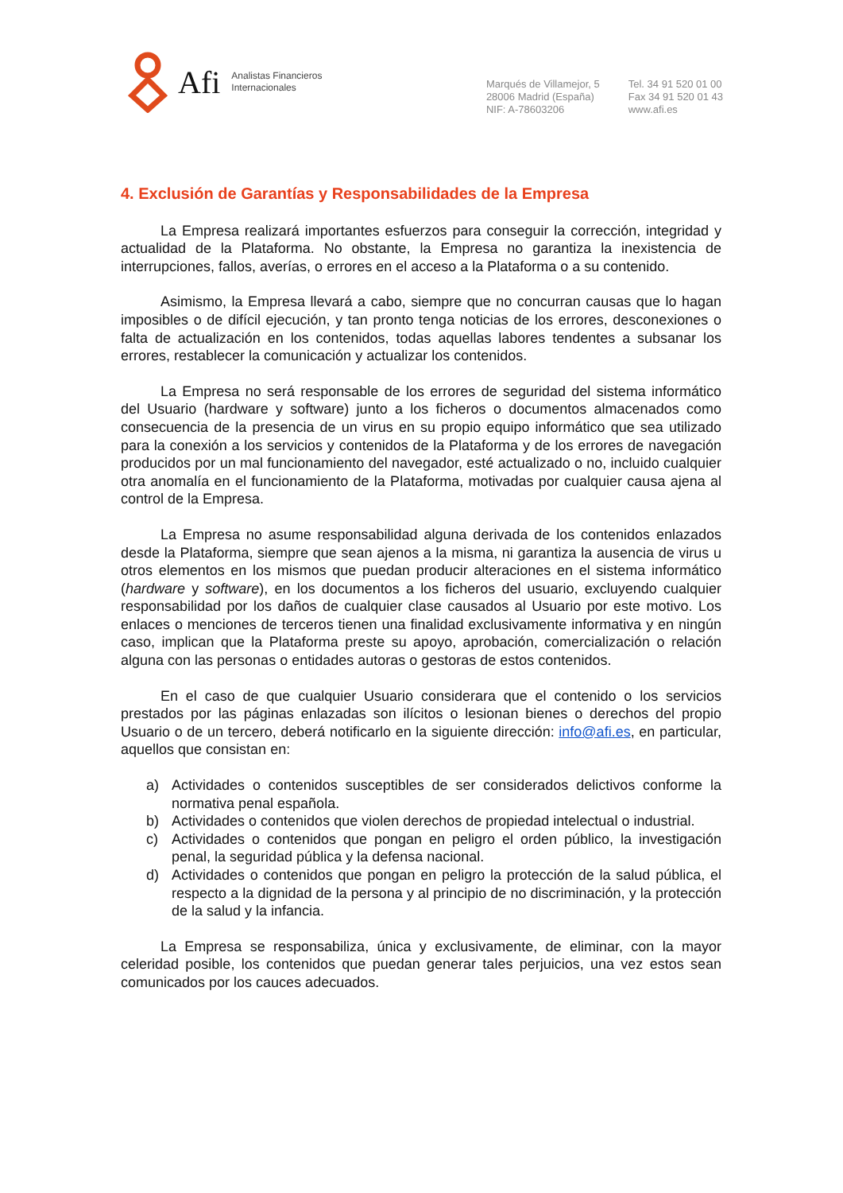Afi
Analistas Financieros
Internacionales
Marqués de Villamejor, 5
28006 Madrid (España)
NIF: A-78603206
Tel. 34 91 520 01 00
Fax 34 91 520 01 43
www.afi.es
4. Exclusión de Garantías y Responsabilidades de la Empresa
La Empresa realizará importantes esfuerzos para conseguir la corrección, integridad y actualidad de la Plataforma. No obstante, la Empresa no garantiza la inexistencia de interrupciones, fallos, averías, o errores en el acceso a la Plataforma o a su contenido.
Asimismo, la Empresa llevará a cabo, siempre que no concurran causas que lo hagan imposibles o de difícil ejecución, y tan pronto tenga noticias de los errores, desconexiones o falta de actualización en los contenidos, todas aquellas labores tendentes a subsanar los errores, restablecer la comunicación y actualizar los contenidos.
La Empresa no será responsable de los errores de seguridad del sistema informático del Usuario (hardware y software) junto a los ficheros o documentos almacenados como consecuencia de la presencia de un virus en su propio equipo informático que sea utilizado para la conexión a los servicios y contenidos de la Plataforma y de los errores de navegación producidos por un mal funcionamiento del navegador, esté actualizado o no, incluido cualquier otra anomalía en el funcionamiento de la Plataforma, motivadas por cualquier causa ajena al control de la Empresa.
La Empresa no asume responsabilidad alguna derivada de los contenidos enlazados desde la Plataforma, siempre que sean ajenos a la misma, ni garantiza la ausencia de virus u otros elementos en los mismos que puedan producir alteraciones en el sistema informático (hardware y software), en los documentos a los ficheros del usuario, excluyendo cualquier responsabilidad por los daños de cualquier clase causados al Usuario por este motivo. Los enlaces o menciones de terceros tienen una finalidad exclusivamente informativa y en ningún caso, implican que la Plataforma preste su apoyo, aprobación, comercialización o relación alguna con las personas o entidades autoras o gestoras de estos contenidos.
En el caso de que cualquier Usuario considerara que el contenido o los servicios prestados por las páginas enlazadas son ilícitos o lesionan bienes o derechos del propio Usuario o de un tercero, deberá notificarlo en la siguiente dirección: info@afi.es, en particular, aquellos que consistan en:
a) Actividades o contenidos susceptibles de ser considerados delictivos conforme la normativa penal española.
b) Actividades o contenidos que violen derechos de propiedad intelectual o industrial.
c) Actividades o contenidos que pongan en peligro el orden público, la investigación penal, la seguridad pública y la defensa nacional.
d) Actividades o contenidos que pongan en peligro la protección de la salud pública, el respecto a la dignidad de la persona y al principio de no discriminación, y la protección de la salud y la infancia.
La Empresa se responsabiliza, única y exclusivamente, de eliminar, con la mayor celeridad posible, los contenidos que puedan generar tales perjuicios, una vez estos sean comunicados por los cauces adecuados.